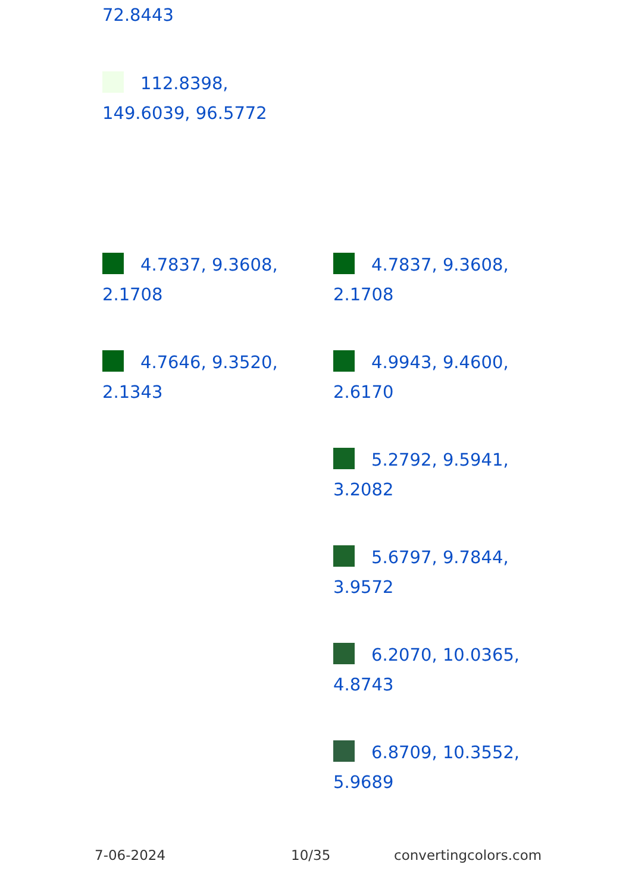72.8443
112.8398, 149.6039, 96.5772
4.7837, 9.3608, 2.1708
4.7646, 9.3520, 2.1343
4.7837, 9.3608, 2.1708
4.9943, 9.4600, 2.6170
5.2792, 9.5941, 3.2082
5.6797, 9.7844, 3.9572
6.2070, 10.0365, 4.8743
6.8709, 10.3552, 5.9689
7-06-2024 10/35 convertingcolors.com